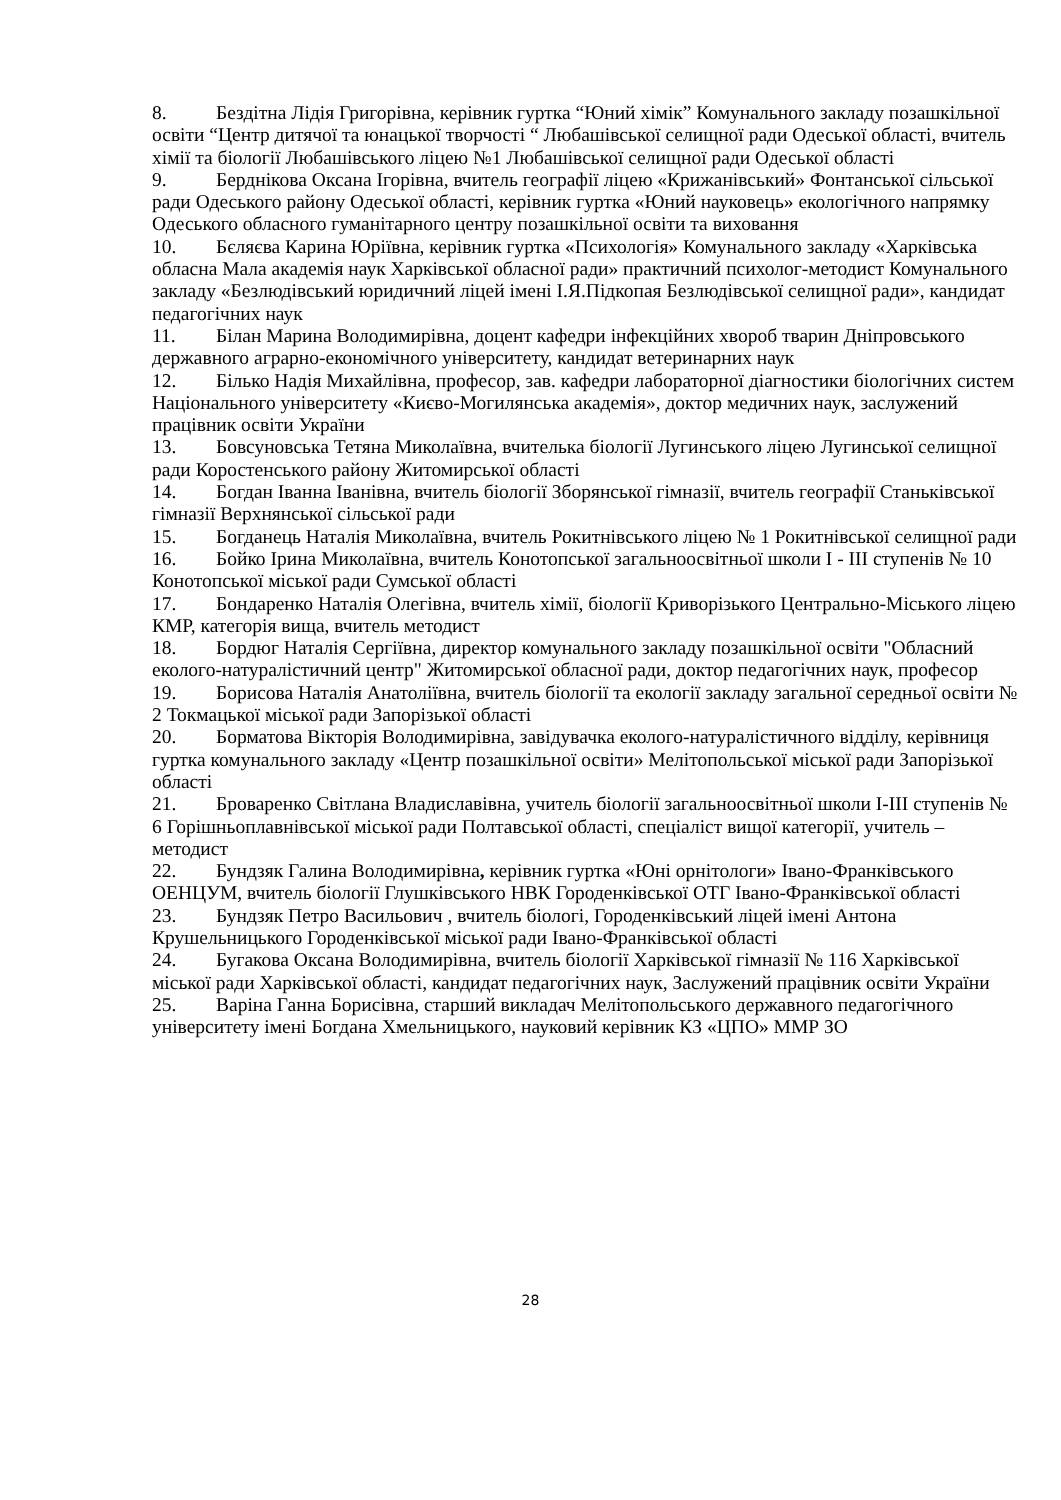8. Бездітна Лідія Григорівна, керівник гуртка “Юний хімік” Комунального закладу позашкільної освіти “Центр дитячої та юнацької творчості “ Любашівської селищної ради Одеської області, вчитель хімії та біології Любашівського ліцею №1 Любашівської селищної ради Одеської області
9. Берднікова Оксана Ігорівна, вчитель географії ліцею «Крижанівський» Фонтанської сільської ради Одеського району Одеської області, керівник гуртка «Юний науковець» екологічного напрямку Одеського обласного гуманітарного центру позашкільної освіти та виховання
10. Бєляєва Карина Юріївна, керівник гуртка «Психологія» Комунального закладу «Харківська обласна Мала академія наук Харківської обласної ради» практичний психолог-методист Комунального закладу «Безлюдівський юридичний ліцей імені І.Я.Підкопая Безлюдівської селищної ради», кандидат педагогічних наук
11. Білан Марина Володимирівна, доцент кафедри інфекційних хвороб тварин Дніпровського державного аграрно-економічного університету, кандидат ветеринарних наук
12. Білько Надія Михайлівна, професор, зав. кафедри лабораторної діагностики біологічних систем Національного університету «Києво-Могилянська академія», доктор медичних наук, заслужений працівник освіти України
13. Бовсуновська Тетяна Миколаївна, вчителька біології Лугинського ліцею Лугинської селищної ради Коростенського району Житомирської області
14. Богдан Іванна Іванівна, вчитель біології Зборянської гімназії, вчитель географії Станьківської гімназії Верхнянської сільської ради
15. Богданець Наталія Миколаївна, вчитель Рокитнівського ліцею № 1 Рокитнівської селищної ради
16. Бойко Ірина Миколаївна, вчитель Конотопської загальноосвітньої школи І - ІІІ ступенів № 10 Конотопської міської ради Сумської області
17. Бондаренко Наталія Олегівна, вчитель хімії, біології Криворізького Центрально-Міського ліцею КМР, категорія вища, вчитель методист
18. Бордюг Наталія Сергіївна, директор комунального закладу позашкільної освіти "Обласний еколого-натуралістичний центр" Житомирської обласної ради, доктор педагогічних наук, професор
19. Борисова Наталія Анатоліївна, вчитель біології та екології закладу загальної середньої освіти № 2 Токмацької міської ради Запорізької області
20. Борматова Вікторія Володимирівна, завідувачка еколого-натуралістичного відділу, керівниця гуртка комунального закладу «Центр позашкільної освіти» Мелітопольської міської ради Запорізької області
21. Броваренко Світлана Владиславівна, учитель біології загальноосвітньої школи І-ІІІ ступенів № 6 Горішньоплавнівської міської ради Полтавської області, спеціаліст вищої категорії, учитель – методист
22. Бундзяк Галина Володимирівна, керівник гуртка «Юні орнітологи» Івано-Франківського ОЕНЦУМ, вчитель біології Глушківського НВК Городенківської ОТГ Івано-Франківської області
23. Бундзяк Петро Васильович , вчитель біологі, Городенківський ліцей імені Антона Крушельницького Городенківської міської ради Івано-Франківської області
24. Бугакова Оксана Володимирівна, вчитель біології Харківської гімназії № 116 Харківської міської ради Харківської області, кандидат педагогічних наук, Заслужений працівник освіти України
25. Варіна Ганна Борисівна, старший викладач Мелітопольського державного педагогічного університету імені Богдана Хмельницького, науковий керівник КЗ «ЦПО» ММР ЗО
28